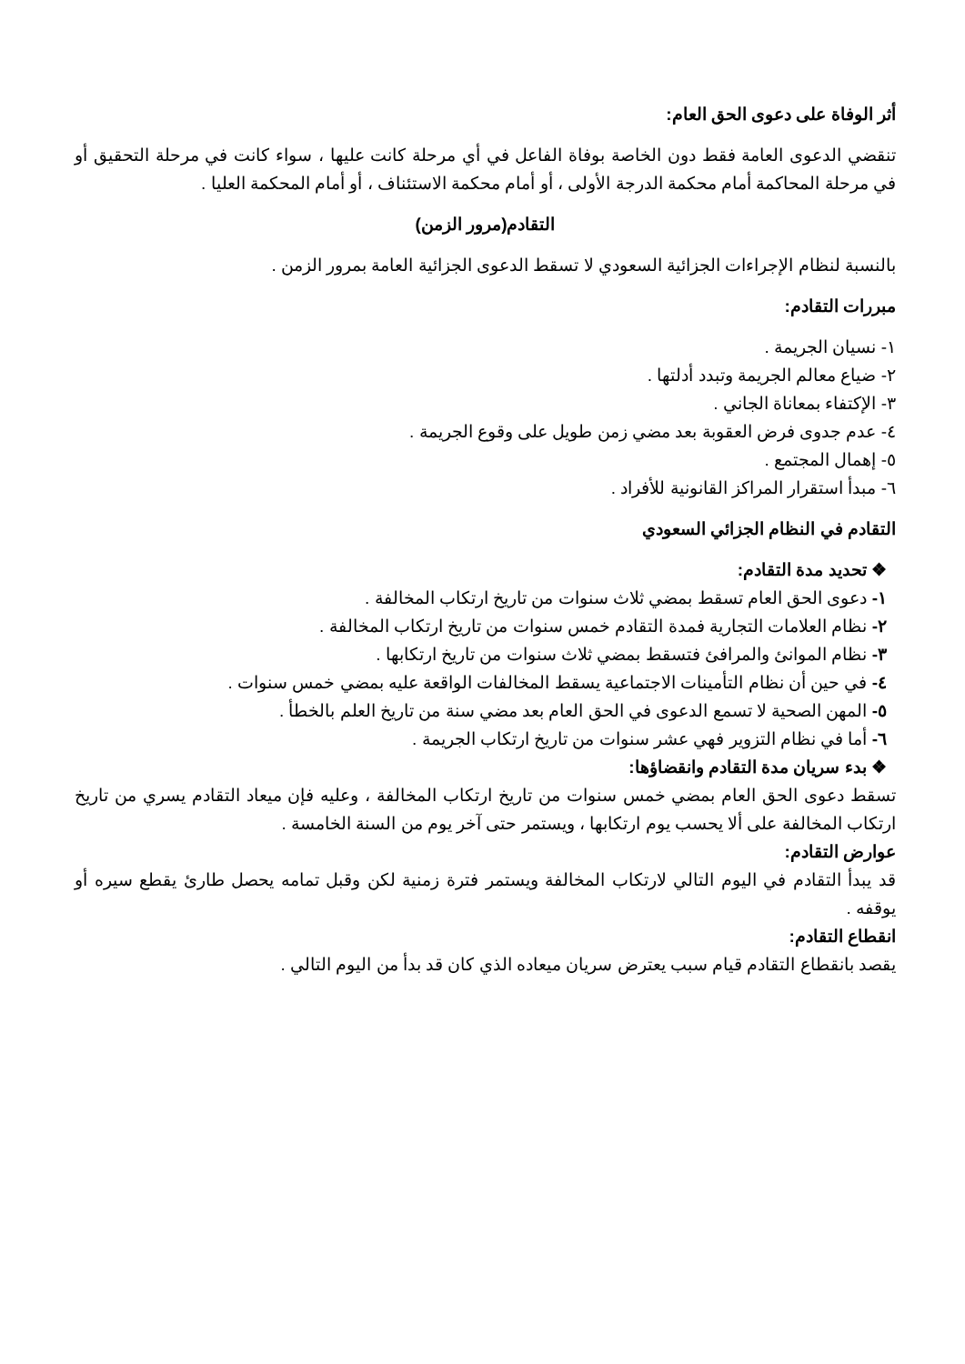أثر الوفاة على دعوى الحق العام:
تنقضي الدعوى العامة فقط دون الخاصة بوفاة الفاعل في أي مرحلة كانت عليها ، سواء كانت في مرحلة التحقيق أو في مرحلة المحاكمة أمام محكمة الدرجة الأولى ، أو أمام محكمة الاستئناف ، أو أمام المحكمة العليا .
التقادم(مرور الزمن)
بالنسبة لنظام الإجراءات الجزائية السعودي لا تسقط الدعوى الجزائية العامة بمرور الزمن .
مبررات التقادم:
١- نسيان الجريمة .
٢- ضياع معالم الجريمة وتبدد أدلتها .
٣- الإكتفاء بمعاناة الجاني .
٤- عدم جدوى فرض العقوبة بعد مضي زمن طويل على وقوع الجريمة .
٥- إهمال المجتمع .
٦- مبدأ استقرار المراكز القانونية للأفراد .
التقادم في النظام الجزائي السعودي
❖ تحديد مدة التقادم:
١- دعوى الحق العام تسقط بمضي ثلاث سنوات من تاريخ ارتكاب المخالفة .
٢- نظام العلامات التجارية فمدة التقادم خمس سنوات من تاريخ ارتكاب المخالفة .
٣- نظام الموانئ والمرافئ فتسقط بمضي ثلاث سنوات من تاريخ ارتكابها .
٤- في حين أن نظام التأمينات الاجتماعية يسقط المخالفات الواقعة عليه بمضي خمس سنوات .
٥- المهن الصحية لا تسمع الدعوى في الحق العام بعد مضي سنة من تاريخ العلم بالخطأ .
٦- أما في نظام التزوير فهي عشر سنوات من تاريخ ارتكاب الجريمة .
❖ بدء سريان مدة التقادم وانقضاؤها:
تسقط دعوى الحق العام بمضي خمس سنوات من تاريخ ارتكاب المخالفة ، وعليه فإن ميعاد التقادم يسري من تاريخ ارتكاب المخالفة على ألا يحسب يوم ارتكابها ، ويستمر حتى آخر يوم من السنة الخامسة .
عوارض التقادم:
قد يبدأ التقادم في اليوم التالي لارتكاب المخالفة ويستمر فترة زمنية لكن وقبل تمامه يحصل طارئ يقطع سيره أو يوقفه .
انقطاع التقادم:
يقصد بانقطاع التقادم قيام سبب يعترض سريان ميعاده الذي كان قد بدأ من اليوم التالي .